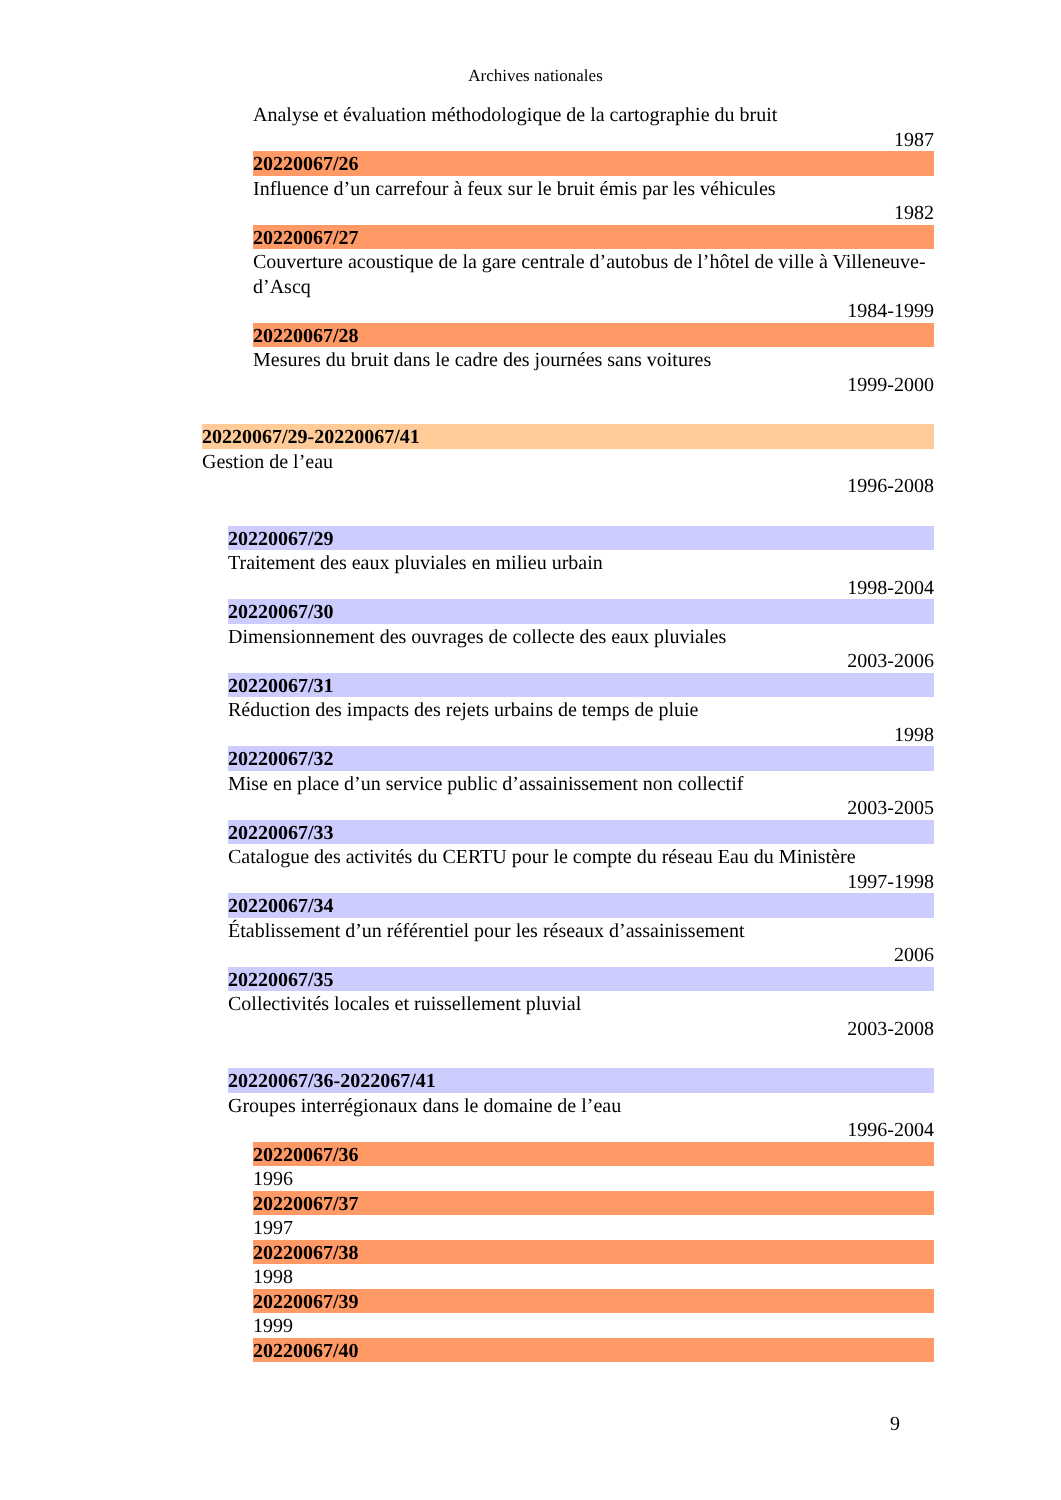Archives nationales
Analyse et évaluation méthodologique de la cartographie du bruit
1987
20220067/26
Influence d’un carrefour à feux sur le bruit émis par les véhicules
1982
20220067/27
Couverture acoustique de la gare centrale d’autobus de l’hôtel de ville à Villeneuve-d’Ascq
1984-1999
20220067/28
Mesures du bruit dans le cadre des journées sans voitures
1999-2000
20220067/29-20220067/41
Gestion de l’eau
1996-2008
20220067/29
Traitement des eaux pluviales en milieu urbain
1998-2004
20220067/30
Dimensionnement des ouvrages de collecte des eaux pluviales
2003-2006
20220067/31
Réduction des impacts des rejets urbains de temps de pluie
1998
20220067/32
Mise en place d’un service public d’assainissement non collectif
2003-2005
20220067/33
Catalogue des activités du CERTU pour le compte du réseau Eau du Ministère
1997-1998
20220067/34
Établissement d’un référentiel pour les réseaux d’assainissement
2006
20220067/35
Collectivités locales et ruissellement pluvial
2003-2008
20220067/36-2022067/41
Groupes interrégionaux dans le domaine de l’eau
1996-2004
20220067/36
1996
20220067/37
1997
20220067/38
1998
20220067/39
1999
20220067/40
9